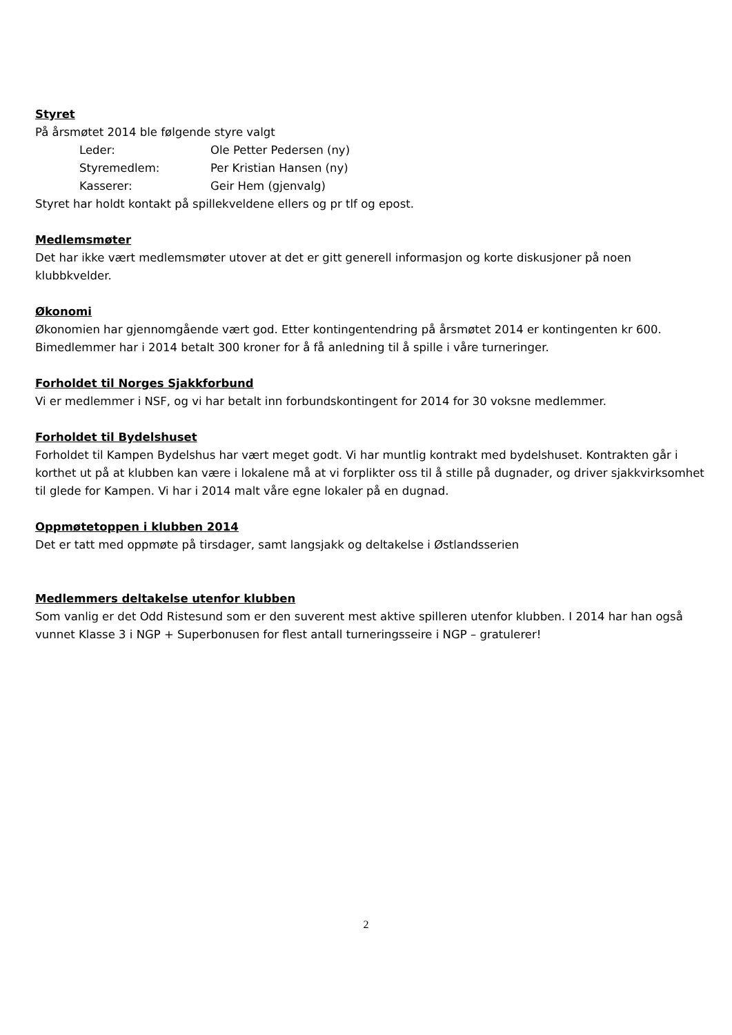Styret
På årsmøtet 2014 ble følgende styre valgt
Leder: Ole Petter Pedersen (ny)
Styremedlem: Per Kristian Hansen (ny)
Kasserer: Geir Hem (gjenvalg)
Styret har holdt kontakt på spillekveldene ellers og pr tlf og epost.
Medlemsmøter
Det har ikke vært medlemsmøter utover at det er gitt generell informasjon og korte diskusjoner på noen klubbkvelder.
Økonomi
Økonomien har gjennomgående vært god. Etter kontingentendring på årsmøtet 2014 er kontingenten kr 600. Bimedlemmer har i 2014 betalt 300 kroner for å få anledning til å spille i våre turneringer.
Forholdet til Norges Sjakkforbund
Vi er medlemmer i NSF, og vi har betalt inn forbundskontingent for 2014 for 30 voksne medlemmer.
Forholdet til Bydelshuset
Forholdet til Kampen Bydelshus har vært meget godt. Vi har muntlig kontrakt med bydelshuset. Kontrakten går i korthet ut på at klubben kan være i lokalene må at vi forplikter oss til å stille på dugnader, og driver sjakkvirksomhet til glede for Kampen. Vi har i 2014 malt våre egne lokaler på en dugnad.
Oppmøtetoppen i klubben 2014
Det er tatt med oppmøte på tirsdager, samt langsjakk og deltakelse i Østlandsserien
Medlemmers deltakelse utenfor klubben
Som vanlig er det Odd Ristesund som er den suverent mest aktive spilleren utenfor klubben. I 2014 har han også vunnet Klasse 3 i NGP + Superbonusen for flest antall turneringsseire i NGP – gratulerer!
2